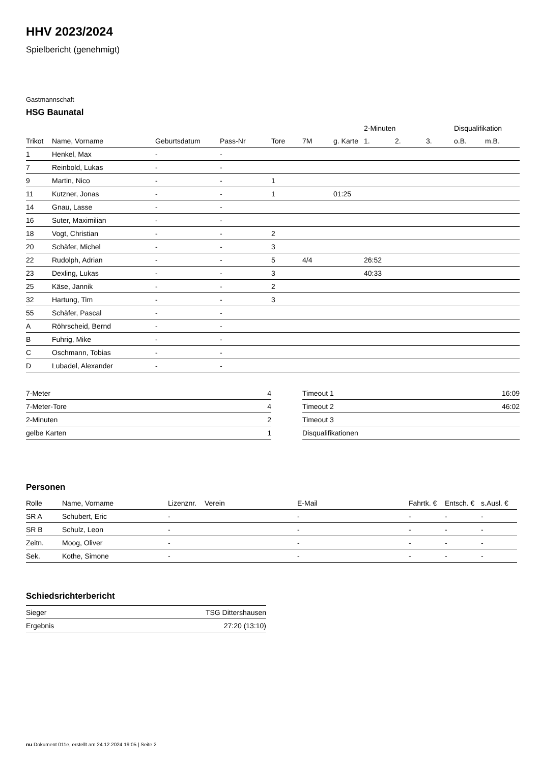HHV 2023/2024
Spielbericht (genehmigt)
Gastmannschaft
HSG Baunatal
| | | | | | | | 2-Minuten | | | Disqualifikation | |
| --- | --- | --- | --- | --- | --- | --- | --- | --- | --- | --- | --- |
| Trikot | Name, Vorname | Geburtsdatum | Pass-Nr | Tore | 7M | g. Karte | 1. | 2. | 3. | o.B. | m.B. |
| 1 | Henkel, Max | - | - | | | | | | | | |
| 7 | Reinbold, Lukas | - | - | | | | | | | | |
| 9 | Martin, Nico | - | - | 1 | | | | | | | |
| 11 | Kutzner, Jonas | - | - | 1 | | 01:25 | | | | | |
| 14 | Gnau, Lasse | - | - | | | | | | | | |
| 16 | Suter, Maximilian | - | - | | | | | | | | |
| 18 | Vogt, Christian | - | - | 2 | | | | | | | |
| 20 | Schäfer, Michel | - | - | 3 | | | | | | | |
| 22 | Rudolph, Adrian | - | - | 5 | 4/4 | | 26:52 | | | | |
| 23 | Dexling, Lukas | - | - | 3 | | | 40:33 | | | | |
| 25 | Käse, Jannik | - | - | 2 | | | | | | | |
| 32 | Hartung, Tim | - | - | 3 | | | | | | | |
| 55 | Schäfer, Pascal | - | - | | | | | | | | |
| A | Röhrscheid, Bernd | - | - | | | | | | | | |
| B | Fuhrig, Mike | - | - | | | | | | | | |
| C | Oschmann, Tobias | - | - | | | | | | | | |
| D | Lubadel, Alexander | - | - | | | | | | | | |
| 7-Meter | 4 |
| 7-Meter-Tore | 4 |
| 2-Minuten | 2 |
| gelbe Karten | 1 |
| Timeout 1 | 16:09 |
| Timeout 2 | 46:02 |
| Timeout 3 | |
| Disqualifikationen | |
Personen
| Rolle | Name, Vorname | Lizenznr. | Verein | E-Mail | Fahrtk. € | Entsch. € | s.Ausl. € |
| --- | --- | --- | --- | --- | --- | --- | --- |
| SR A | Schubert, Eric | - | | - | - | - | - |
| SR B | Schulz, Leon | - | | - | - | - | - |
| Zeitn. | Moog, Oliver | - | | - | - | - | - |
| Sek. | Kothe, Simone | - | | - | - | - | - |
Schiedsrichterbericht
| Sieger | TSG Dittershausen |
| Ergebnis | 27:20 (13:10) |
nu.Dokument 011e, erstellt am 24.12.2024 19:05 | Seite 2